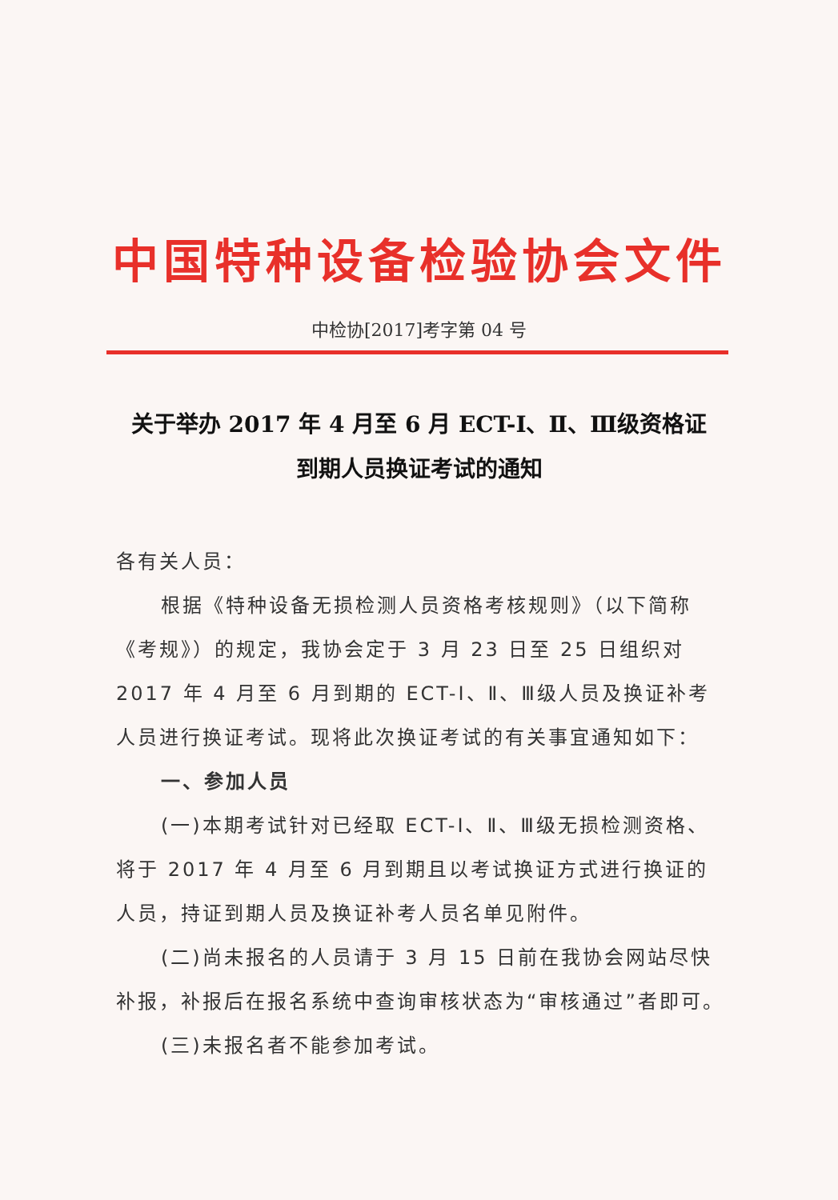中国特种设备检验协会文件
中检协[2017]考字第 04 号
关于举办 2017 年 4 月至 6 月 ECT-Ⅰ、Ⅱ、Ⅲ级资格证
到期人员换证考试的通知
各有关人员：
根据《特种设备无损检测人员资格考核规则》（以下简称《考规》）的规定，我协会定于 3 月 23 日至 25 日组织对 2017 年 4 月至 6 月到期的 ECT-Ⅰ、Ⅱ、Ⅲ级人员及换证补考人员进行换证考试。现将此次换证考试的有关事宜通知如下：
一、参加人员
(一)本期考试针对已经取 ECT-Ⅰ、Ⅱ、Ⅲ级无损检测资格、将于 2017 年 4 月至 6 月到期且以考试换证方式进行换证的人员，持证到期人员及换证补考人员名单见附件。
(二)尚未报名的人员请于 3 月 15 日前在我协会网站尽快补报，补报后在报名系统中查询审核状态为“审核通过”者即可。
(三)未报名者不能参加考试。